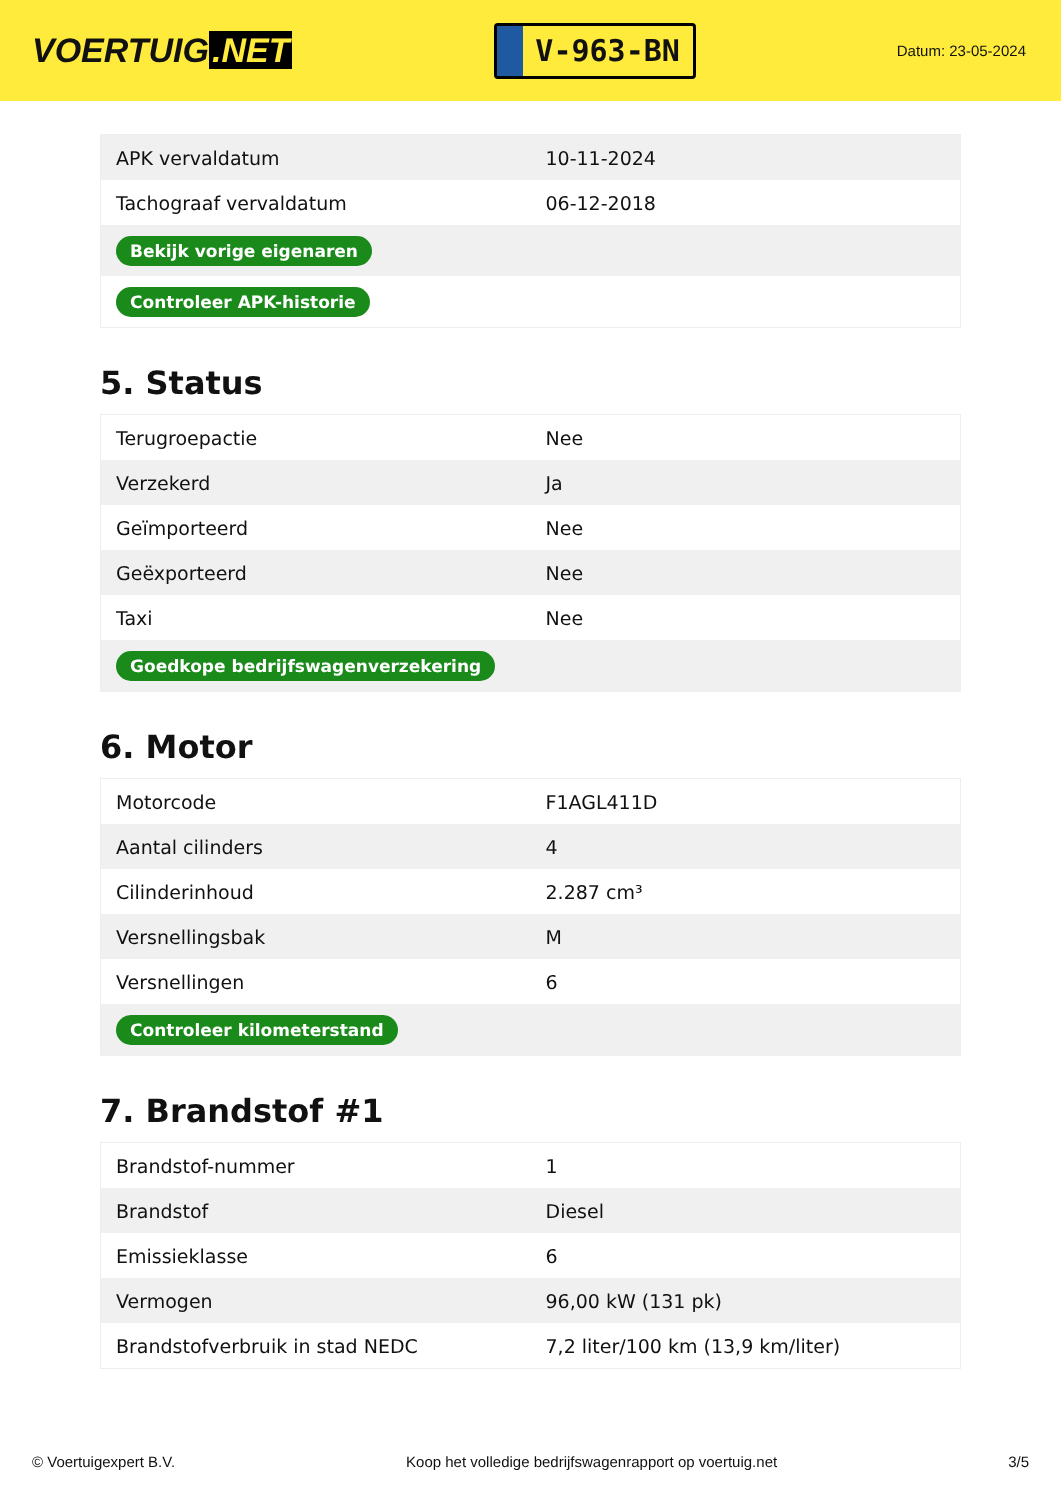VOERTUIG.NET
V-963-BN
Datum: 23-05-2024
| APK vervaldatum | 10-11-2024 |
| Tachograaf vervaldatum | 06-12-2018 |
| Bekijk vorige eigenaren | |
| Controleer APK-historie | |
5. Status
| Terugroepactie | Nee |
| Verzekerd | Ja |
| Geïmporteerd | Nee |
| Geëxporteerd | Nee |
| Taxi | Nee |
| Goedkope bedrijfswagenverzekering | |
6. Motor
| Motorcode | F1AGL411D |
| Aantal cilinders | 4 |
| Cilinderinhoud | 2.287 cm³ |
| Versnellingsbak | M |
| Versnellingen | 6 |
| Controleer kilometerstand | |
7. Brandstof #1
| Brandstof-nummer | 1 |
| Brandstof | Diesel |
| Emissieklasse | 6 |
| Vermogen | 96,00 kW (131 pk) |
| Brandstofverbruik in stad NEDC | 7,2 liter/100 km (13,9 km/liter) |
© Voertuigexpert B.V. Koop het volledige bedrijfswagenrapport op voertuig.net 3/5